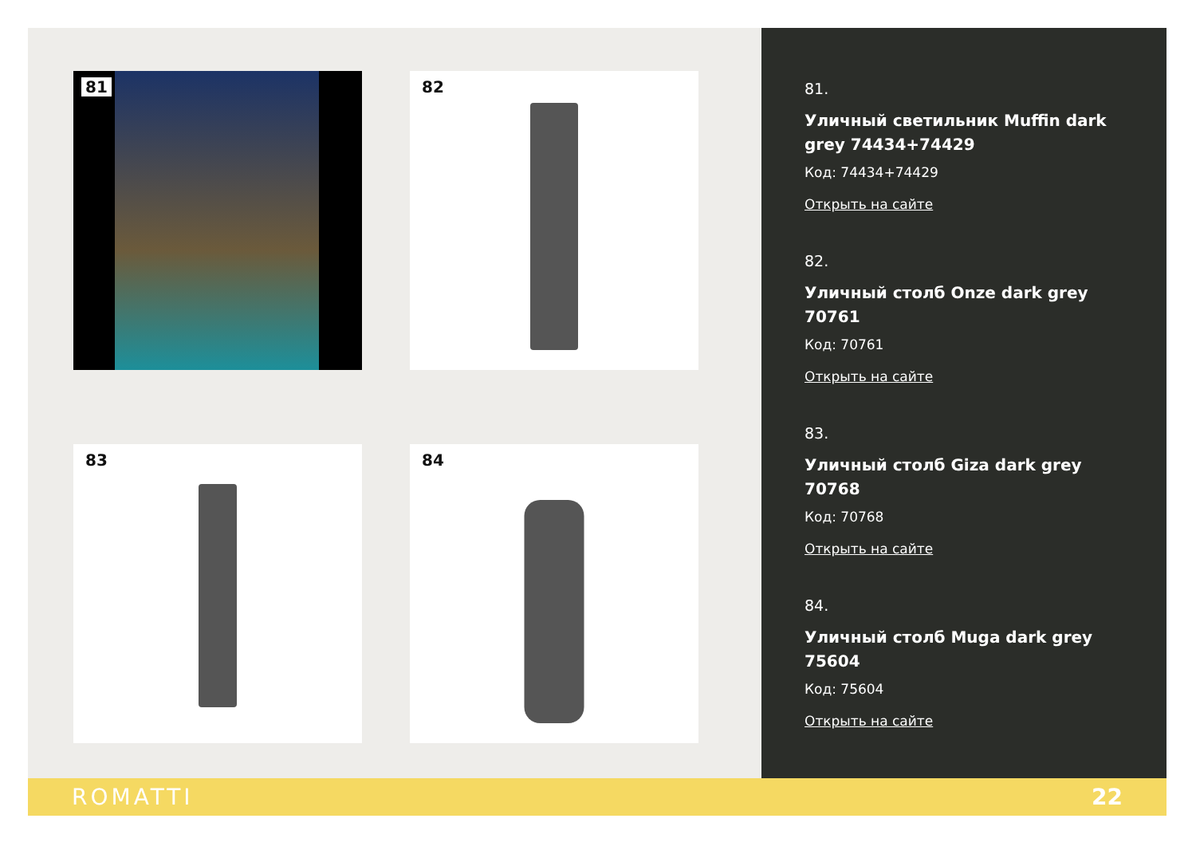81
82
83
84
81.
Уличный светильник Muffin dark grey 74434+74429
Код: 74434+74429
Открыть на сайте
82.
Уличный столб Onze dark grey 70761
Код: 70761
Открыть на сайте
83.
Уличный столб Giza dark grey 70768
Код: 70768
Открыть на сайте
84.
Уличный столб Muga dark grey 75604
Код: 75604
Открыть на сайте
ROMATTI 22